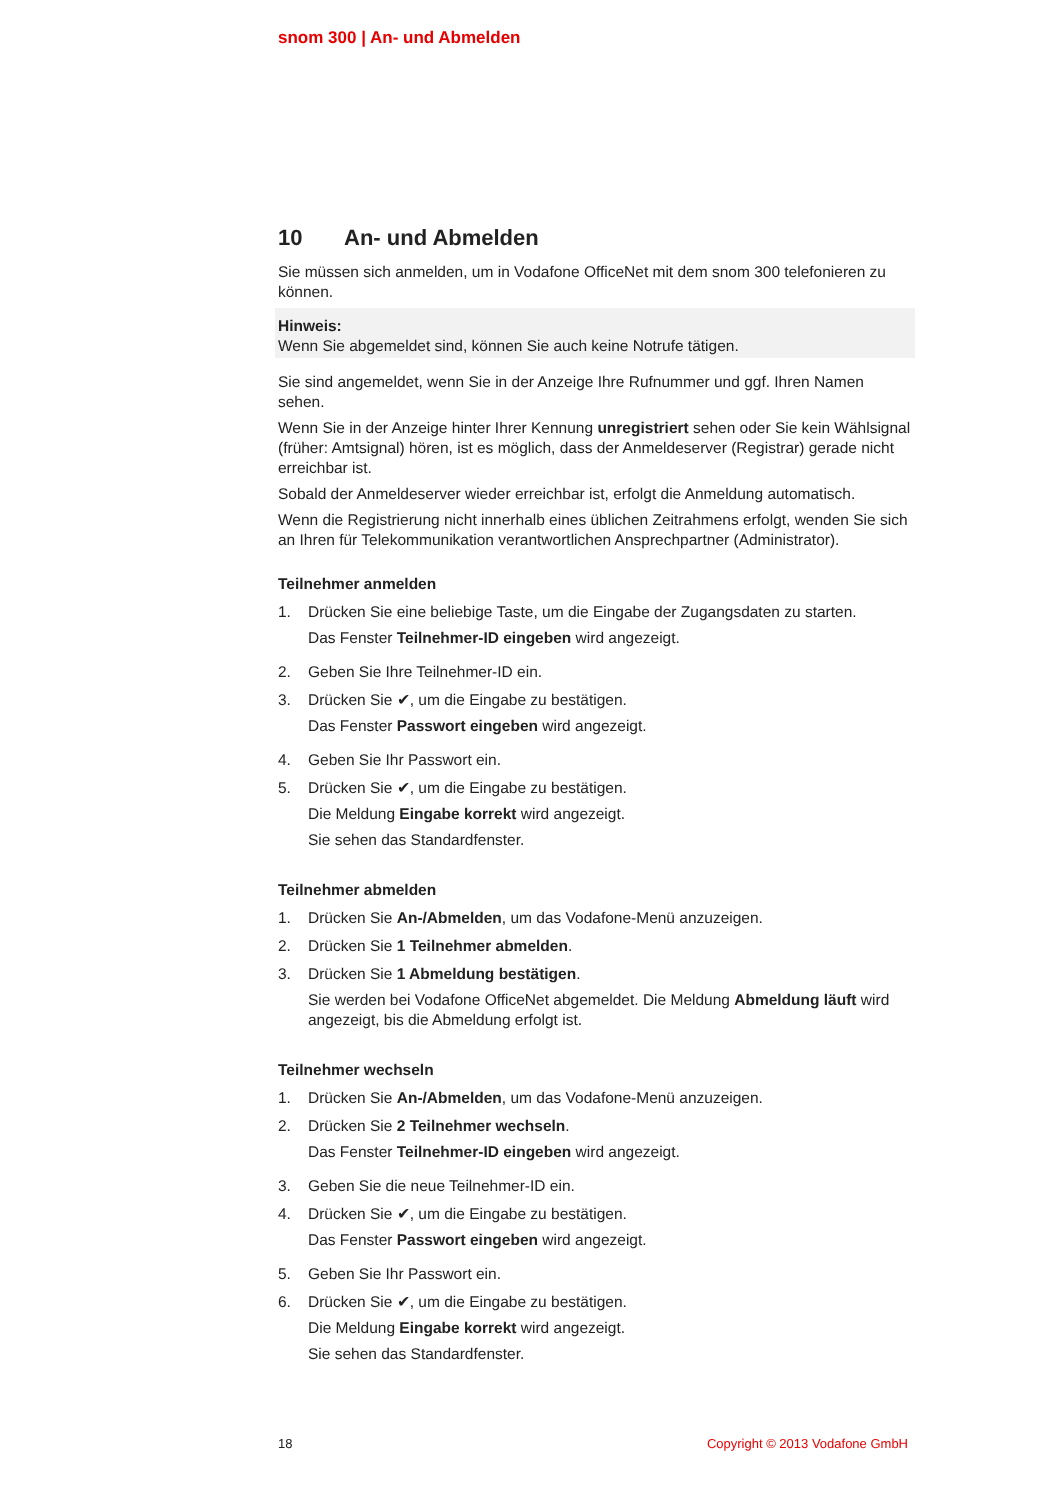snom 300 | An- und Abmelden
10 An- und Abmelden
Sie müssen sich anmelden, um in Vodafone OfficeNet mit dem snom 300 telefonieren zu können.
Hinweis:
Wenn Sie abgemeldet sind, können Sie auch keine Notrufe tätigen.
Sie sind angemeldet, wenn Sie in der Anzeige Ihre Rufnummer und ggf. Ihren Namen sehen.
Wenn Sie in der Anzeige hinter Ihrer Kennung unregistriert sehen oder Sie kein Wählsignal (früher: Amtsignal) hören, ist es möglich, dass der Anmeldeserver (Registrar) gerade nicht erreichbar ist.
Sobald der Anmeldeserver wieder erreichbar ist, erfolgt die Anmeldung automatisch.
Wenn die Registrierung nicht innerhalb eines üblichen Zeitrahmens erfolgt, wenden Sie sich an Ihren für Telekommunikation verantwortlichen Ansprechpartner (Administrator).
Teilnehmer anmelden
1. Drücken Sie eine beliebige Taste, um die Eingabe der Zugangsdaten zu starten.
Das Fenster Teilnehmer-ID eingeben wird angezeigt.
2. Geben Sie Ihre Teilnehmer-ID ein.
3. Drücken Sie ✔, um die Eingabe zu bestätigen.
Das Fenster Passwort eingeben wird angezeigt.
4. Geben Sie Ihr Passwort ein.
5. Drücken Sie ✔, um die Eingabe zu bestätigen.
Die Meldung Eingabe korrekt wird angezeigt.
Sie sehen das Standardfenster.
Teilnehmer abmelden
1. Drücken Sie An-/Abmelden, um das Vodafone-Menü anzuzeigen.
2. Drücken Sie 1 Teilnehmer abmelden.
3. Drücken Sie 1 Abmeldung bestätigen.
Sie werden bei Vodafone OfficeNet abgemeldet. Die Meldung Abmeldung läuft wird angezeigt, bis die Abmeldung erfolgt ist.
Teilnehmer wechseln
1. Drücken Sie An-/Abmelden, um das Vodafone-Menü anzuzeigen.
2. Drücken Sie 2 Teilnehmer wechseln.
Das Fenster Teilnehmer-ID eingeben wird angezeigt.
3. Geben Sie die neue Teilnehmer-ID ein.
4. Drücken Sie ✔, um die Eingabe zu bestätigen.
Das Fenster Passwort eingeben wird angezeigt.
5. Geben Sie Ihr Passwort ein.
6. Drücken Sie ✔, um die Eingabe zu bestätigen.
Die Meldung Eingabe korrekt wird angezeigt.
Sie sehen das Standardfenster.
18 Copyright © 2013 Vodafone GmbH